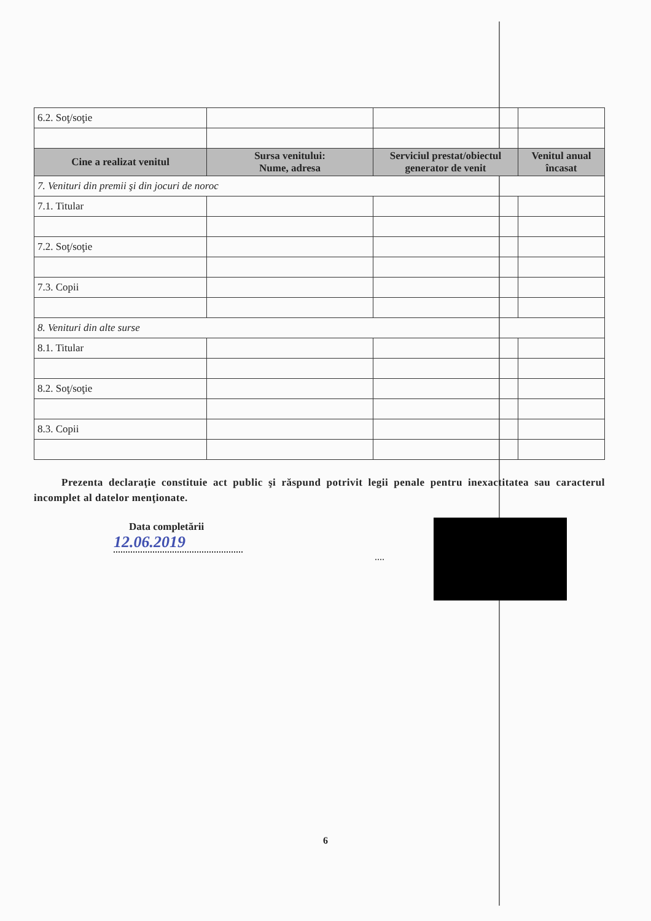| 6.2. Soţ/soţie | | | |
| Cine a realizat venitul | Sursa venitului: Nume, adresa | Serviciul prestat/obiectul generator de venit | Venitul anual încasat |
| 7. Venituri din premii şi din jocuri de noroc | | | |
| 7.1. Titular | | | |
| 7.2. Soţ/soţie | | | |
| 7.3. Copii | | | |
| 8. Venituri din alte surse | | | |
| 8.1. Titular | | | |
| 8.2. Soţ/soţie | | | |
| 8.3. Copii | | | |
Prezenta declaraţie constituie act public şi răspund potrivit legii penale pentru inexactitatea sau caracterul incomplet al datelor menţionate.
Data completării
12.06.2019
....
6